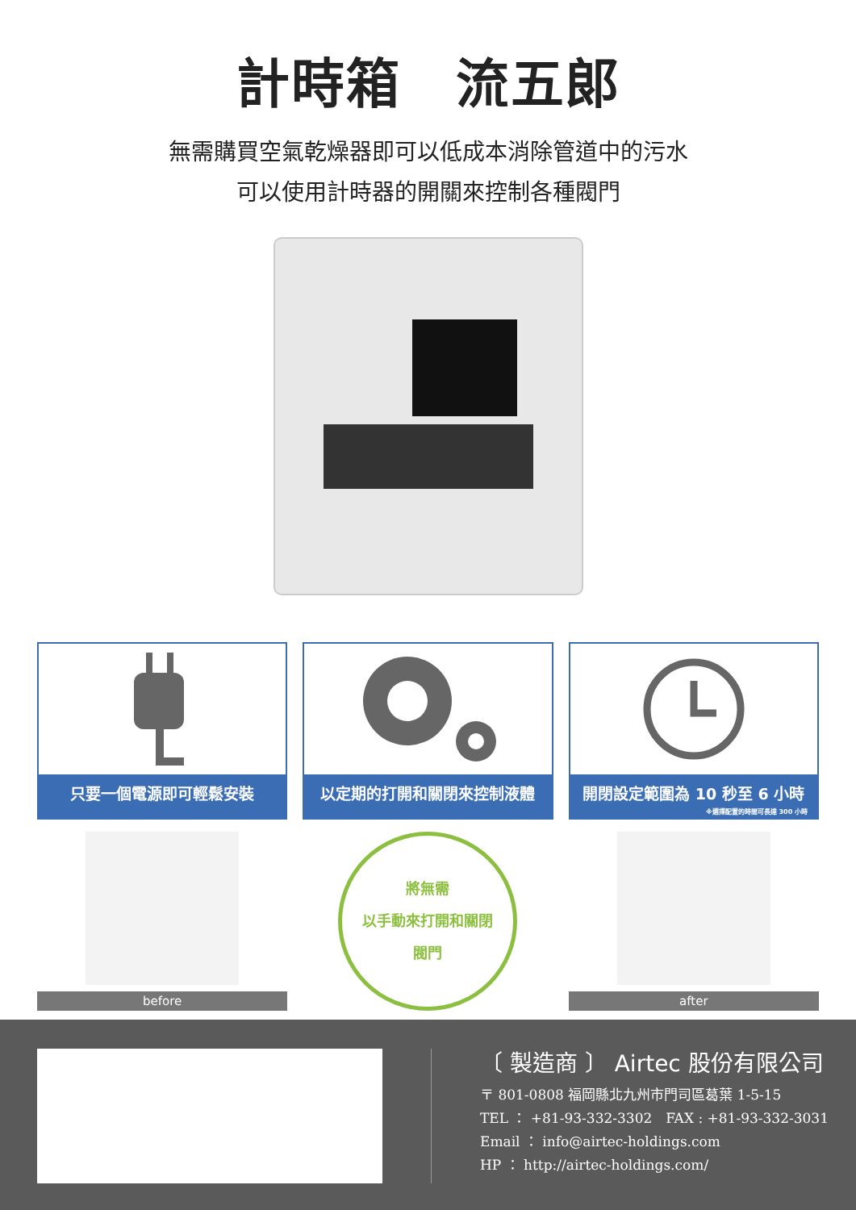計時箱　流五郎
無需購買空氣乾燥器即可以低成本消除管道中的污水
可以使用計時器的開關來控制各種閥門
只要一個電源即可輕鬆安裝 以定期的打開和關閉來控制液體 開閉設定範圍為 10 秒至 6 小時
※選擇配置的時間可長達 300 小時
before
將無需
以手動來打開和關閉
閥門
after
〔 製造商 〕 Airtec 股份有限公司
〒 801-0808 福岡縣北九州市門司區葛葉 1-5-15
TEL ： +81-93-332-3302　FAX : +81-93-332-3031
Email ： info@airtec-holdings.com
HP ： http://airtec-holdings.com/